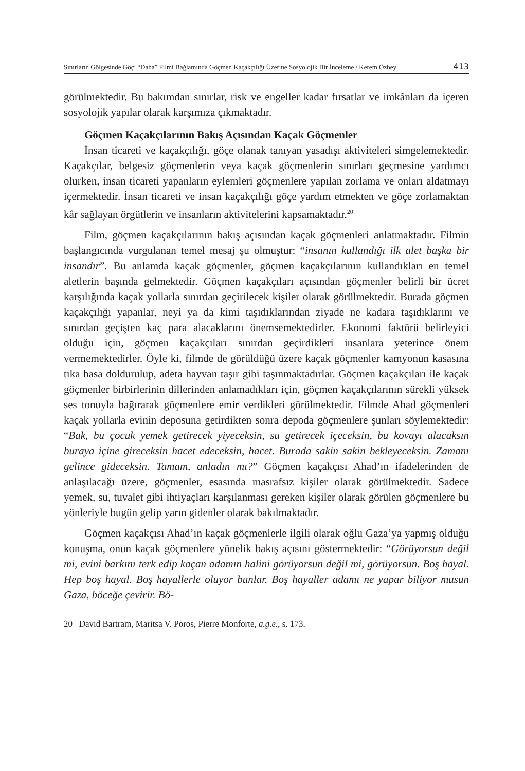Sınırların Gölgesinde Göç: “Daha” Filmi Bağlamında Göçmen Kaçakçılığı Üzerine Sosyolojik Bir İnceleme / Kerem Özbey 413
görülmektedir. Bu bakımdan sınırlar, risk ve engeller kadar fırsatlar ve imkânları da içeren sosyolojik yapılar olarak karşımıza çıkmaktadır.
Göçmen Kaçakçılarının Bakış Açısından Kaçak Göçmenler
İnsan ticareti ve kaçakçılığı, göçe olanak tanıyan yasadışı aktiviteleri simgelemektedir. Kaçakçılar, belgesiz göçmenlerin veya kaçak göçmenlerin sınırları geçmesine yardımcı olurken, insan ticareti yapanların eylemleri göçmenlere yapılan zorlama ve onları aldatmayı içermektedir. İnsan ticareti ve insan kaçakçılığı göçe yardım etmekten ve göçe zorlamaktan kâr sağlayan örgütlerin ve insanların aktivitelerini kapsamaktadır.<sup>20</sup>
Film, göçmen kaçakçılarının bakış açısından kaçak göçmenleri anlatmaktadır. Filmin başlangıcında vurgulanan temel mesaj şu olmuştur: “insanın kullandığı ilk alet başka bir insandır”. Bu anlamda kaçak göçmenler, göçmen kaçakçılarının kullandıkları en temel aletlerin başında gelmektedir. Göçmen kaçakçıları açısından göçmenler belirli bir ücret karşılığında kaçak yollarla sınırdan geçirilecek kişiler olarak görülmektedir. Burada göçmen kaçakçılığı yapanlar, neyi ya da kimi taşıdıklarından ziyade ne kadara taşıdıklarını ve sınırdan geçişten kaç para alacaklarını önemsemektedirler. Ekonomi faktörü belirleyici olduğu için, göçmen kaçakçıları sınırdan geçirdikleri insanlara yeterince önem vermemektedirler. Öyle ki, filmde de görüldüğü üzere kaçak göçmenler kamyonun kasasına tıka basa doldurulup, adeta hayvan taşır gibi taşınmaktadırlar. Göçmen kaçakçıları ile kaçak göçmenler birbirlerinin dillerinden anlamadıkları için, göçmen kaçakçılarının sürekli yüksek ses tonuyla bağırarak göçmenlere emir verdikleri görülmektedir. Filmde Ahad göçmenleri kaçak yollarla evinin deposuna getirdikten sonra depoda göçmenlere şunları söylemektedir: “Bak, bu çocuk yemek getirecek yiyeceksin, su getirecek içeceksin, bu kovayı alacaksın buraya içine gireceksin hacet edeceksin, hacet. Burada sakin sakin bekleyeceksin. Zamanı gelince gideceksin. Tamam, anladın mı?” Göçmen kaçakçısı Ahad’ın ifadelerinden de anlaşılacağı üzere, göçmenler, esasında masrafsız kişiler olarak görülmektedir. Sadece yemek, su, tuvalet gibi ihtiyaçları karşılanması gereken kişiler olarak görülen göçmenlere bu yönleriyle bugün gelip yarın gidenler olarak bakılmaktadır.
Göçmen kaçakçısı Ahad’ın kaçak göçmenlerle ilgili olarak oğlu Gaza’ya yapmış olduğu konuşma, onun kaçak göçmenlere yönelik bakış açısını göstermektedir: “Görüyorsun değil mi, evini barkını terk edip kaçan adamın halini görüyorsun değil mi, görüyorsun. Boş hayal. Hep boş hayal. Boş hayallerle oluyor bunlar. Boş hayaller adamı ne yapar biliyor musun Gaza, böceğe çevirir. Bö-
20 David Bartram, Maritsa V. Poros, Pierre Monforte, a.g.e., s. 173.